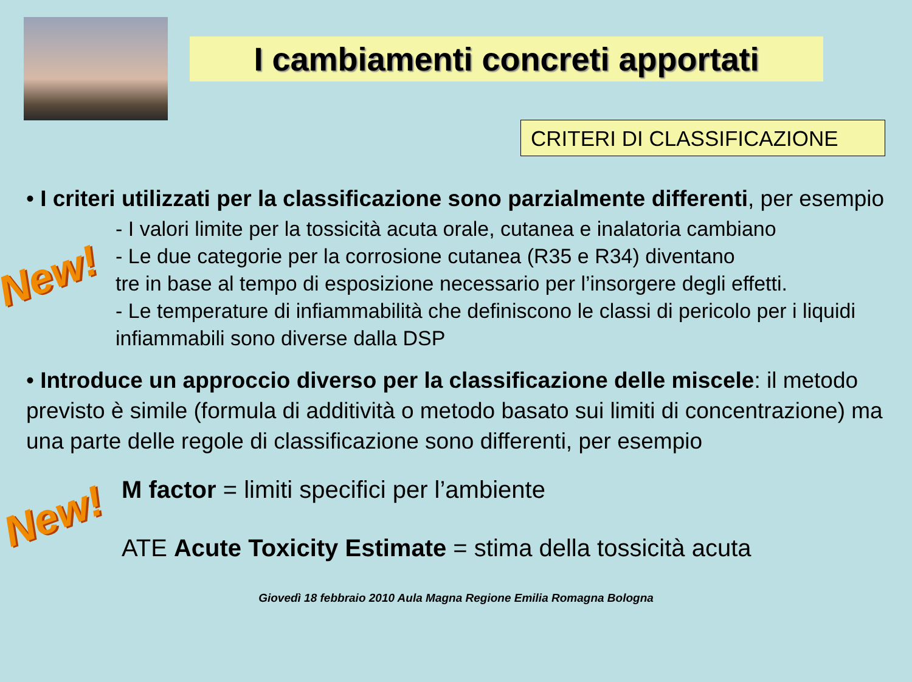I cambiamenti concreti apportati
CRITERI DI CLASSIFICAZIONE
• I criteri utilizzati per la classificazione sono parzialmente differenti, per esempio
New!
- I valori limite per la tossicità acuta orale, cutanea e inalatoria cambiano
- Le due categorie per la corrosione cutanea (R35 e R34) diventano
tre in base al tempo di esposizione necessario per l’insorgere degli effetti.
- Le temperature di infiammabilità che definiscono le classi di pericolo per i liquidi infiammabili sono diverse dalla DSP
• Introduce un approccio diverso per la classificazione delle miscele: il metodo previsto è simile (formula di additività o metodo basato sui limiti di concentrazione) ma una parte delle regole di classificazione sono differenti, per esempio
New!
M factor = limiti specifici per l’ambiente
ATE Acute Toxicity Estimate = stima della tossicità acuta
Giovedì 18 febbraio 2010 Aula Magna Regione Emilia Romagna Bologna